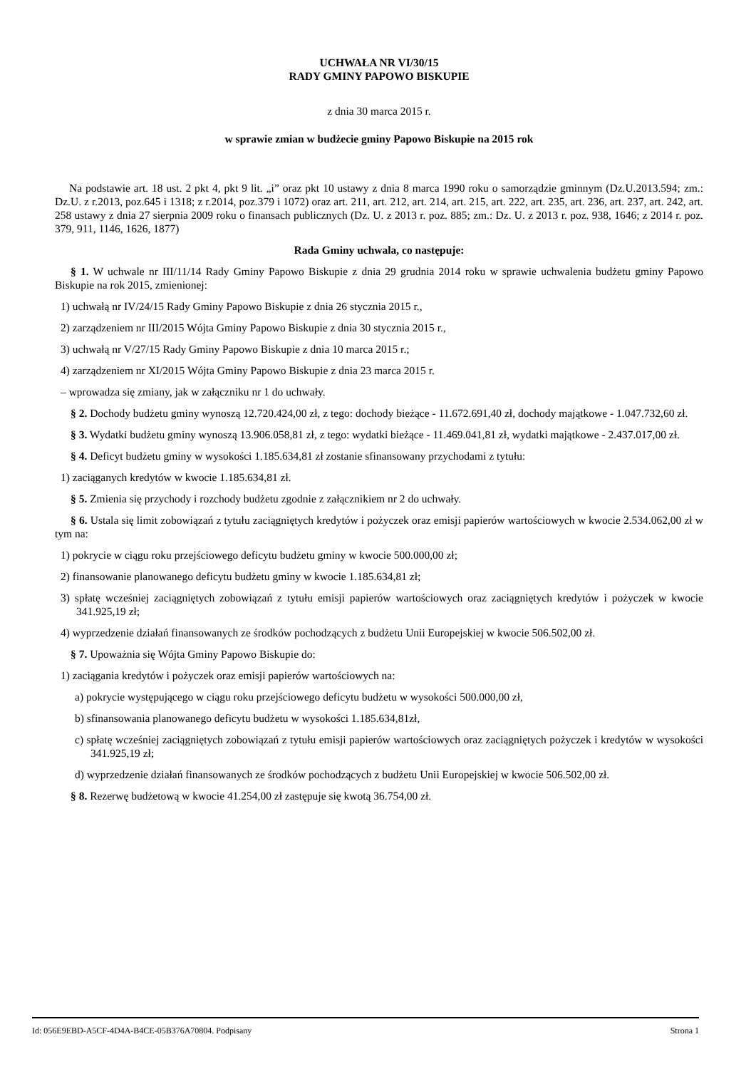UCHWAŁA NR VI/30/15
RADY GMINY PAPOWO BISKUPIE
z dnia 30 marca 2015 r.
w sprawie zmian w budżecie gminy Papowo Biskupie na 2015 rok
Na podstawie art. 18 ust. 2 pkt 4, pkt 9 lit. „i” oraz pkt 10 ustawy z dnia 8 marca 1990 roku o samorządzie gminnym (Dz.U.2013.594; zm.: Dz.U. z r.2013, poz.645 i 1318; z r.2014, poz.379 i 1072) oraz art. 211, art. 212, art. 214, art. 215, art. 222, art. 235, art. 236, art. 237, art. 242, art. 258 ustawy z dnia 27 sierpnia 2009 roku o finansach publicznych (Dz. U. z 2013 r. poz. 885; zm.: Dz. U. z 2013 r. poz. 938, 1646; z 2014 r. poz. 379, 911, 1146, 1626, 1877)
Rada Gminy uchwala, co następuje:
§ 1. W uchwale nr III/11/14 Rady Gminy Papowo Biskupie z dnia 29 grudnia 2014 roku w sprawie uchwalenia budżetu gminy Papowo Biskupie na rok 2015, zmienionej:
1) uchwałą nr IV/24/15 Rady Gminy Papowo Biskupie z dnia 26 stycznia 2015 r.,
2) zarządzeniem nr III/2015 Wójta Gminy Papowo Biskupie z dnia 30 stycznia 2015 r.,
3) uchwałą nr V/27/15 Rady Gminy Papowo Biskupie z dnia 10 marca 2015 r.;
4) zarządzeniem nr XI/2015 Wójta Gminy Papowo Biskupie z dnia 23 marca 2015 r.
– wprowadza się zmiany, jak w załączniku nr 1 do uchwały.
§ 2. Dochody budżetu gminy wynoszą 12.720.424,00 zł, z tego: dochody bieżące - 11.672.691,40 zł, dochody majątkowe - 1.047.732,60 zł.
§ 3. Wydatki budżetu gminy wynoszą 13.906.058,81 zł, z tego: wydatki bieżące - 11.469.041,81 zł, wydatki majątkowe - 2.437.017,00 zł.
§ 4. Deficyt budżetu gminy w wysokości 1.185.634,81 zł zostanie sfinansowany przychodami z tytułu:
1) zaciąganych kredytów w kwocie 1.185.634,81 zł.
§ 5. Zmienia się przychody i rozchody budżetu zgodnie z załącznikiem nr 2 do uchwały.
§ 6. Ustala się limit zobowiązań z tytułu zaciągniętych kredytów i pożyczek oraz emisji papierów wartościowych w kwocie 2.534.062,00 zł w tym na:
1) pokrycie w ciągu roku przejściowego deficytu budżetu gminy w kwocie 500.000,00 zł;
2) finansowanie planowanego deficytu budżetu gminy w kwocie 1.185.634,81 zł;
3) spłatę wcześniej zaciągniętych zobowiązań z tytułu emisji papierów wartościowych oraz zaciągniętych kredytów i pożyczek w kwocie 341.925,19 zł;
4) wyprzedzenie działań finansowanych ze środków pochodzących z budżetu Unii Europejskiej w kwocie 506.502,00 zł.
§ 7. Upoważnia się Wójta Gminy Papowo Biskupie do:
1) zaciągania kredytów i pożyczek oraz emisji papierów wartościowych na:
a) pokrycie występującego w ciągu roku przejściowego deficytu budżetu w wysokości 500.000,00 zł,
b) sfinansowania planowanego deficytu budżetu w wysokości 1.185.634,81zł,
c) spłatę wcześniej zaciągniętych zobowiązań z tytułu emisji papierów wartościowych oraz zaciągniętych pożyczek i kredytów w wysokości 341.925,19 zł;
d) wyprzedzenie działań finansowanych ze środków pochodzących z budżetu Unii Europejskiej w kwocie 506.502,00 zł.
§ 8. Rezerwę budżetową w kwocie 41.254,00 zł zastępuje się kwotą 36.754,00 zł.
Id: 056E9EBD-A5CF-4D4A-B4CE-05B376A70804. Podpisany Strona 1